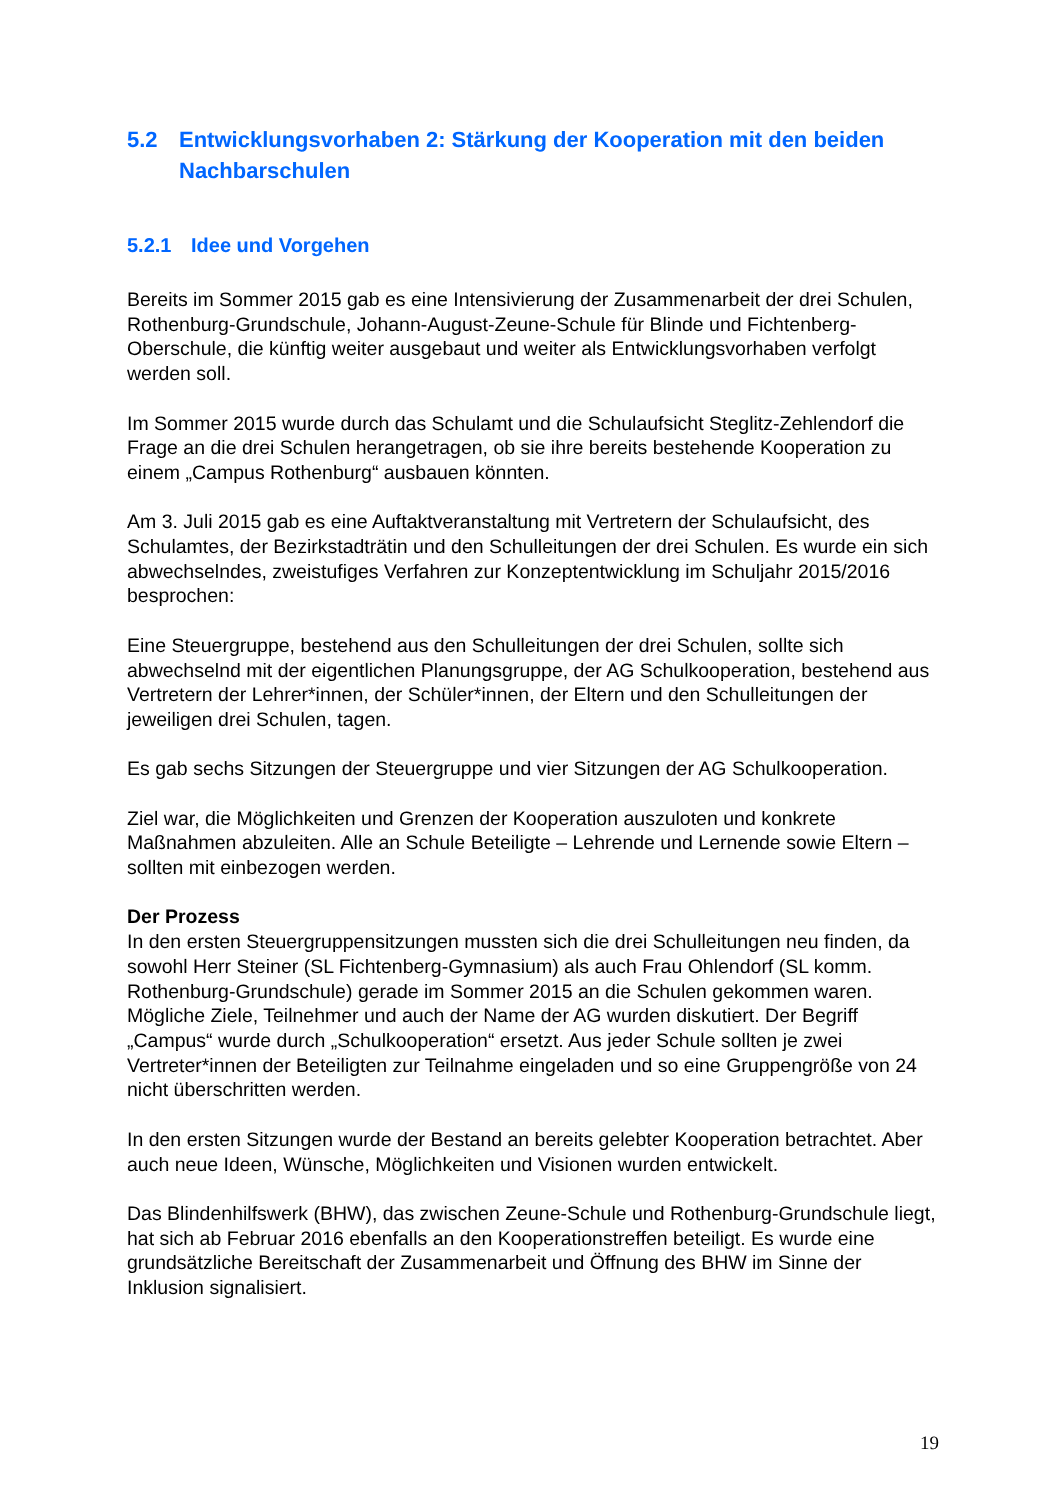5.2 Entwicklungsvorhaben 2: Stärkung der Kooperation mit den beiden Nachbarschulen
5.2.1 Idee und Vorgehen
Bereits im Sommer 2015 gab es eine Intensivierung der Zusammenarbeit der drei Schulen, Rothenburg-Grundschule, Johann-August-Zeune-Schule für Blinde und Fichtenberg-Oberschule, die künftig weiter ausgebaut und weiter als Entwicklungsvorhaben verfolgt werden soll.
Im Sommer 2015 wurde durch das Schulamt und die Schulaufsicht Steglitz-Zehlendorf die Frage an die drei Schulen herangetragen, ob sie ihre bereits bestehende Kooperation zu einem „Campus Rothenburg“ ausbauen könnten.
Am 3. Juli 2015 gab es eine Auftaktveranstaltung mit Vertretern der Schulaufsicht, des Schulamtes, der Bezirkstadträtin und den Schulleitungen der drei Schulen. Es wurde ein sich abwechselndes, zweistufiges Verfahren zur Konzeptentwicklung im Schuljahr 2015/2016 besprochen:
Eine Steuergruppe, bestehend aus den Schulleitungen der drei Schulen, sollte sich abwechselnd mit der eigentlichen Planungsgruppe, der AG Schulkooperation, bestehend aus Vertretern der Lehrer*innen, der Schüler*innen, der Eltern und den Schulleitungen der jeweiligen drei Schulen, tagen.
Es gab sechs Sitzungen der Steuergruppe und vier Sitzungen der AG Schulkooperation.
Ziel war, die Möglichkeiten und Grenzen der Kooperation auszuloten und konkrete Maßnahmen abzuleiten. Alle an Schule Beteiligte – Lehrende und Lernende sowie Eltern – sollten mit einbezogen werden.
Der Prozess
In den ersten Steuergruppensitzungen mussten sich die drei Schulleitungen neu finden, da sowohl Herr Steiner (SL Fichtenberg-Gymnasium) als auch Frau Ohlendorf (SL komm. Rothenburg-Grundschule) gerade im Sommer 2015 an die Schulen gekommen waren. Mögliche Ziele, Teilnehmer und auch der Name der AG wurden diskutiert. Der Begriff „Campus“ wurde durch „Schulkooperation“ ersetzt. Aus jeder Schule sollten je zwei Vertreter*innen der Beteiligten zur Teilnahme eingeladen und so eine Gruppengröße von 24 nicht überschritten werden.
In den ersten Sitzungen wurde der Bestand an bereits gelebter Kooperation betrachtet. Aber auch neue Ideen, Wünsche, Möglichkeiten und Visionen wurden entwickelt.
Das Blindenhilfswerk (BHW), das zwischen Zeune-Schule und Rothenburg-Grundschule liegt, hat sich ab Februar 2016 ebenfalls an den Kooperationstreffen beteiligt. Es wurde eine grundsätzliche Bereitschaft der Zusammenarbeit und Öffnung des BHW im Sinne der Inklusion signalisiert.
19